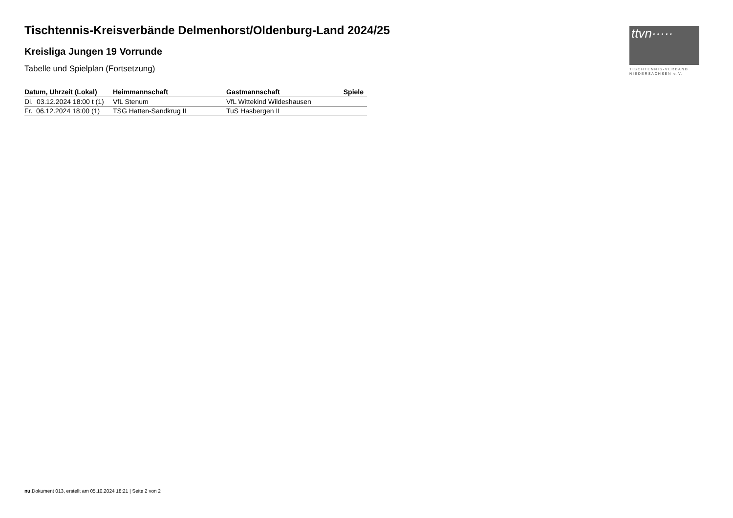Tischtennis-Kreisverbände Delmenhorst/Oldenburg-Land 2024/25
Kreisliga Jungen 19 Vorrunde
Tabelle und Spielplan (Fortsetzung)
ttvn·····
TISCHTENNIS-VERBAND
NIEDERSACHSEN e.V.
| Datum, Uhrzeit (Lokal) | Heimmannschaft | Gastmannschaft | Spiele |
| --- | --- | --- | --- |
| Di. 03.12.2024 18:00 t (1) | VfL Stenum | VfL Wittekind Wildeshausen | |
| Fr. 06.12.2024 18:00 (1) | TSG Hatten-Sandkrug II | TuS Hasbergen II | |
nu.Dokument 013, erstellt am 05.10.2024 18:21 | Seite 2 von 2